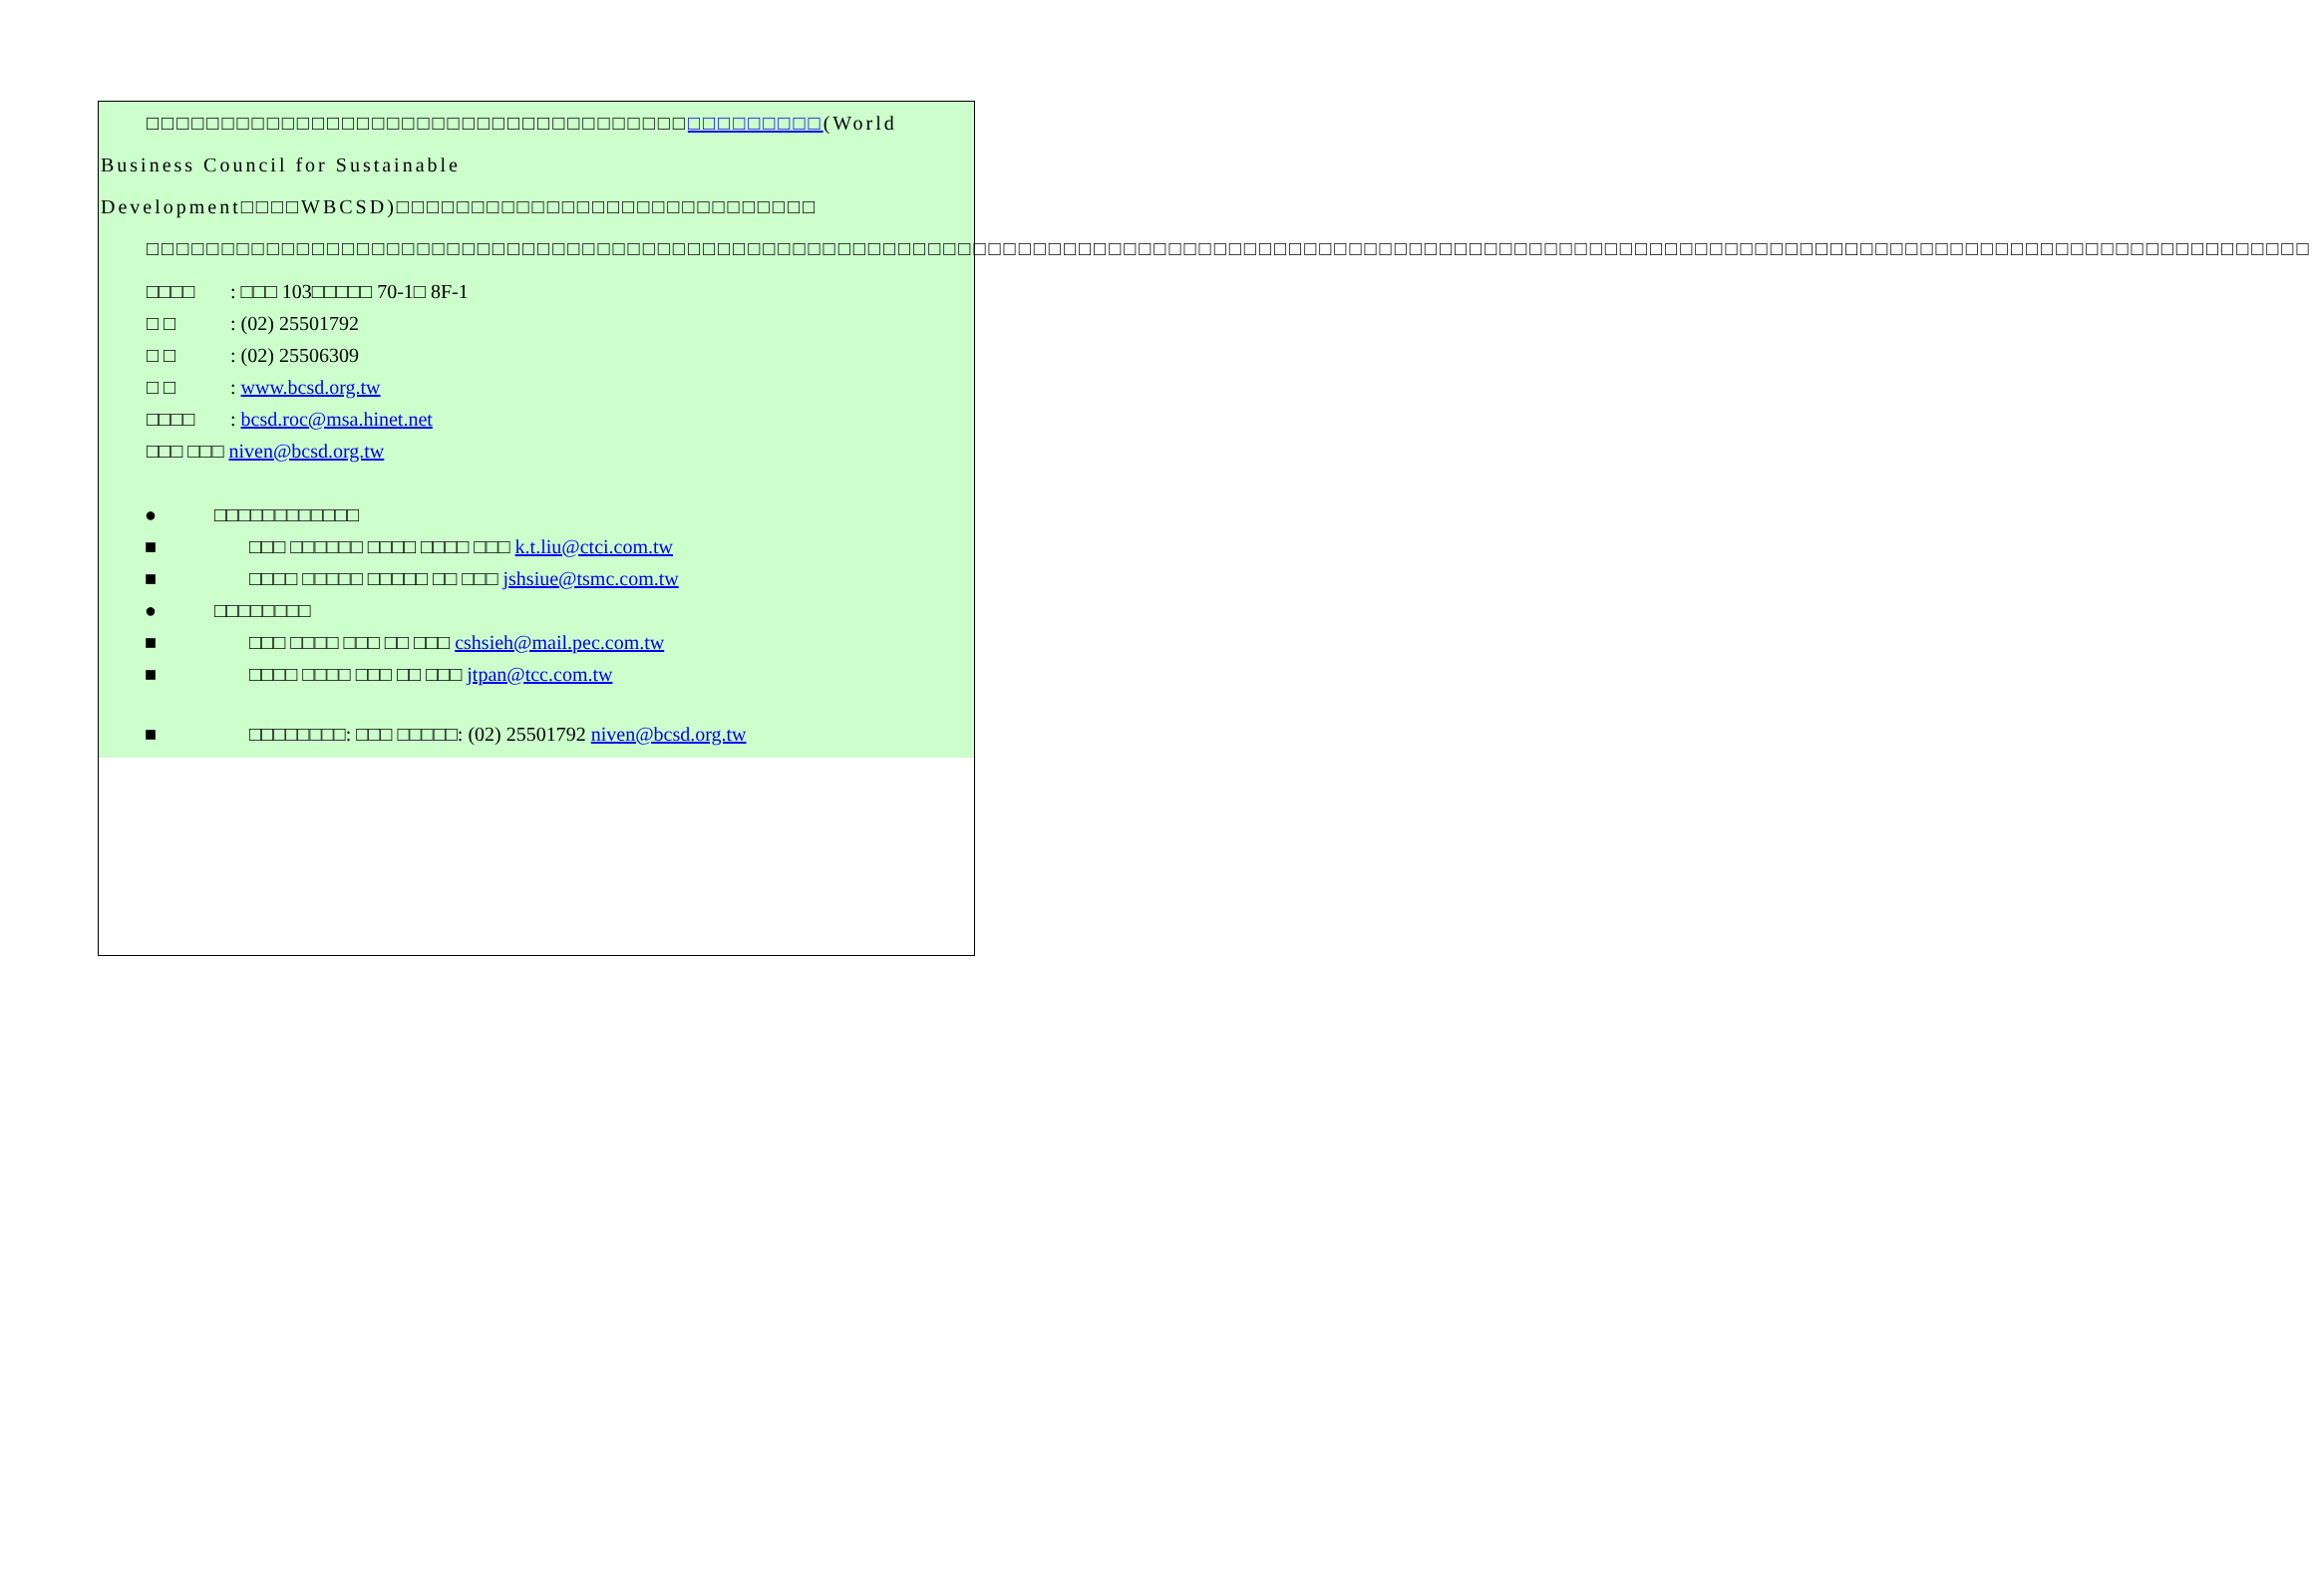□□□□□□□□□□□□□□□□□□□□□□□□□□□□□□□□□□□□□□□□□□□□□(World Business Council for Sustainable Development□□□□WBCSD)□□□□□□□□□□□□□□□□□□□□□□□□□□□□
□□□□□□□□□□□□□□□□□□□□□□□□□□□□□□□□□□□□□□□□□□□□□□□□□□□□□□□□□□□□□□□□□□□□□□□□□□□□□□□□□□□□□□□□□□□□□□□□□□□□□□□□□□□□□□□□□□□□□□□□□□□□□□□□□□□□□□□□□□□□□□□□
□□□□: □□□ 103□□□□□ 70-1□ 8F-1
□ □: (02) 25501792
□ □: (02) 25506309
□ □: www.bcsd.org.tw
□□□□: bcsd.roc@msa.hinet.net
□□□ □□□ niven@bcsd.org.tw
● □□□□□□□□□□□□
■ □□□ □□□□□□ □□□□ □□□□ □□□ k.t.liu@ctci.com.tw
■ □□□□ □□□□□ □□□□□ □□ □□□ jshsiue@tsmc.com.tw
● □□□□□□□□
■ □□□ □□□□ □□□ □□ □□□ cshsieh@mail.pec.com.tw
■ □□□□ □□□□ □□□ □□ □□□ jtpan@tcc.com.tw
■ □□□□□□□□: □□□ □□□□□: (02) 25501792 niven@bcsd.org.tw